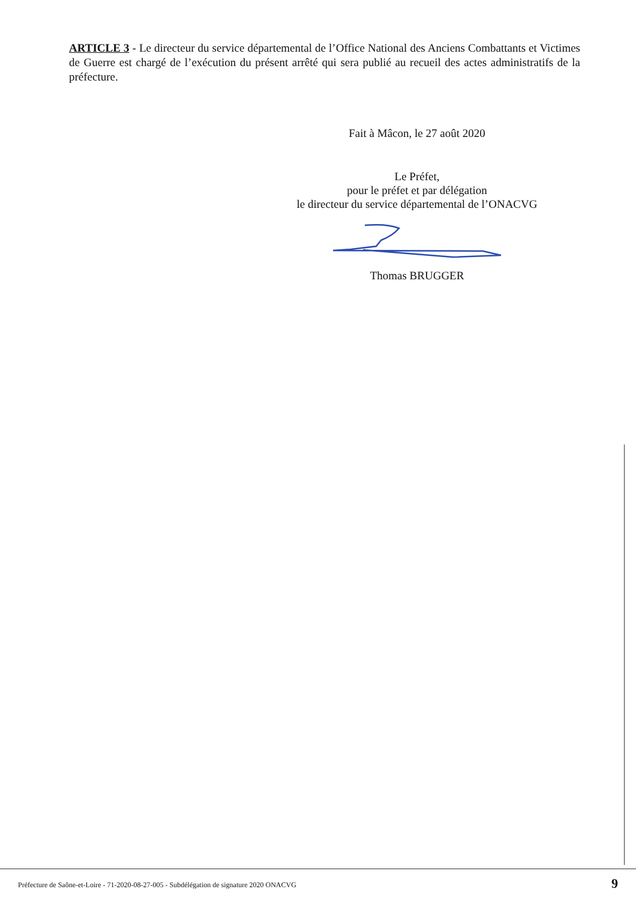ARTICLE 3 - Le directeur du service départemental de l’Office National des Anciens Combattants et Victimes de Guerre est chargé de l’exécution du présent arrêté qui sera publié au recueil des actes administratifs de la préfecture.
Fait à Mâcon, le 27 août 2020
Le Préfet,
pour le préfet et par délégation
le directeur du service départemental de l’ONACVG
Thomas BRUGGER
Préfecture de Saône-et-Loire - 71-2020-08-27-005 - Subdélégation de signature 2020 ONACVG
9